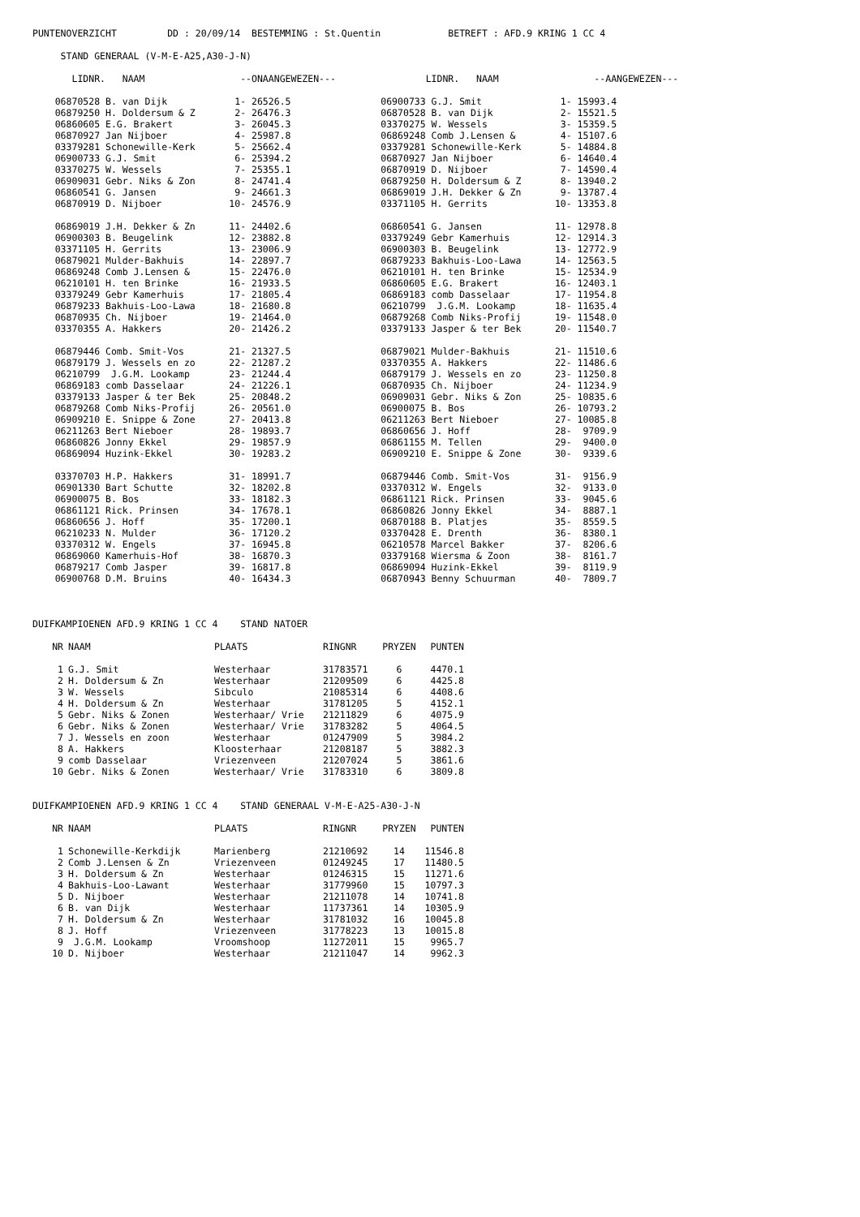PUNTENOVERZICHT         DD : 20/09/14  BESTEMMING : St.Quentin            BETREFT : AFD.9 KRING 1 CC 4

     STAND GENERAAL (V-M-E-A25,A30-J-N)

       LIDNR.   NAAM                 --ONAANGEWEZEN---                LIDNR.   NAAM                 --AANGEWEZEN---

    06870528 B. van Dijk            1- 26526.5                06900733 G.J. Smit              1- 15993.4
    06879250 H. Doldersum & Z       2- 26476.3                06870528 B. van Dijk            2- 15521.5
    06860605 E.G. Brakert           3- 26045.3                03370275 W. Wessels             3- 15359.5
    06870927 Jan Nijboer            4- 25987.8                06869248 Comb J.Lensen &        4- 15107.6
    03379281 Schonewille-Kerk       5- 25662.4                03379281 Schonewille-Kerk       5- 14884.8
    06900733 G.J. Smit              6- 25394.2                06870927 Jan Nijboer            6- 14640.4
    03370275 W. Wessels             7- 25355.1                06870919 D. Nijboer             7- 14590.4
    06909031 Gebr. Niks & Zon       8- 24741.4                06879250 H. Doldersum & Z       8- 13940.2
    06860541 G. Jansen              9- 24661.3                06869019 J.H. Dekker & Zn       9- 13787.4
    06870919 D. Nijboer            10- 24576.9                03371105 H. Gerrits            10- 13353.8

    06869019 J.H. Dekker & Zn      11- 24402.6                06860541 G. Jansen             11- 12978.8
    06900303 B. Beugelink          12- 23882.8                03379249 Gebr Kamerhuis        12- 12914.3
    03371105 H. Gerrits            13- 23006.9                06900303 B. Beugelink          13- 12772.9
    06879021 Mulder-Bakhuis        14- 22897.7                06879233 Bakhuis-Loo-Lawa      14- 12563.5
    06869248 Comb J.Lensen &       15- 22476.0                06210101 H. ten Brinke         15- 12534.9
    06210101 H. ten Brinke         16- 21933.5                06860605 E.G. Brakert          16- 12403.1
    03379249 Gebr Kamerhuis        17- 21805.4                06869183 comb Dasselaar        17- 11954.8
    06879233 Bakhuis-Loo-Lawa      18- 21680.8                06210799  J.G.M. Lookamp       18- 11635.4
    06870935 Ch. Nijboer           19- 21464.0                06879268 Comb Niks-Profij      19- 11548.0
    03370355 A. Hakkers            20- 21426.2                03379133 Jasper & ter Bek      20- 11540.7

    06879446 Comb. Smit-Vos        21- 21327.5                06879021 Mulder-Bakhuis        21- 11510.6
    06879179 J. Wessels en zo      22- 21287.2                03370355 A. Hakkers            22- 11486.6
    06210799  J.G.M. Lookamp       23- 21244.4                06879179 J. Wessels en zo      23- 11250.8
    06869183 comb Dasselaar        24- 21226.1                06870935 Ch. Nijboer           24- 11234.9
    03379133 Jasper & ter Bek      25- 20848.2                06909031 Gebr. Niks & Zon      25- 10835.6
    06879268 Comb Niks-Profij      26- 20561.0                06900075 B. Bos                26- 10793.2
    06909210 E. Snippe & Zone      27- 20413.8                06211263 Bert Nieboer          27- 10085.8
    06211263 Bert Nieboer          28- 19893.7                06860656 J. Hoff               28-  9709.9
    06860826 Jonny Ekkel           29- 19857.9                06861155 M. Tellen             29-  9400.0
    06869094 Huzink-Ekkel          30- 19283.2                06909210 E. Snippe & Zone      30-  9339.6

    03370703 H.P. Hakkers          31- 18991.7                06879446 Comb. Smit-Vos        31-  9156.9
    06901330 Bart Schutte          32- 18202.8                03370312 W. Engels             32-  9133.0
    06900075 B. Bos                33- 18182.3                06861121 Rick. Prinsen         33-  9045.6
    06861121 Rick. Prinsen         34- 17678.1                06860826 Jonny Ekkel           34-  8887.1
    06860656 J. Hoff               35- 17200.1                06870188 B. Platjes            35-  8559.5
    06210233 N. Mulder             36- 17120.2                03370428 E. Drenth             36-  8380.1
    03370312 W. Engels             37- 16945.8                06210578 Marcel Bakker         37-  8206.6
    06869060 Kamerhuis-Hof         38- 16870.3                03379168 Wiersma & Zoon        38-  8161.7
    06879217 Comb Jasper           39- 16817.8                06869094 Huzink-Ekkel          39-  8119.9
    06900768 D.M. Bruins           40- 16434.3                06870943 Benny Schuurman       40-  7809.7



DUIFKAMPIOENEN AFD.9 KRING 1 CC 4    STAND NATOER
| NR | NAAM | PLAATS | RINGNR | PRYZEN | PUNTEN |
| --- | --- | --- | --- | --- | --- |
| 1 | G.J. Smit | Westerhaar | 31783571 | 6 | 4470.1 |
| 2 | H. Doldersum & Zn | Westerhaar | 21209509 | 6 | 4425.8 |
| 3 | W. Wessels | Sibculo | 21085314 | 6 | 4408.6 |
| 4 | H. Doldersum & Zn | Westerhaar | 31781205 | 5 | 4152.1 |
| 5 | Gebr. Niks & Zonen | Westerhaar/ Vrie | 21211829 | 6 | 4075.9 |
| 6 | Gebr. Niks & Zonen | Westerhaar/ Vrie | 31783282 | 5 | 4064.5 |
| 7 | J. Wessels en zoon | Westerhaar | 01247909 | 5 | 3984.2 |
| 8 | A. Hakkers | Kloosterhaar | 21208187 | 5 | 3882.3 |
| 9 | comb Dasselaar | Vriezenveen | 21207024 | 5 | 3861.6 |
| 10 | Gebr. Niks & Zonen | Westerhaar/ Vrie | 31783310 | 6 | 3809.8 |
DUIFKAMPIOENEN AFD.9 KRING 1 CC 4    STAND GENERAAL V-M-E-A25-A30-J-N
| NR | NAAM | PLAATS | RINGNR | PRYZEN | PUNTEN |
| --- | --- | --- | --- | --- | --- |
| 1 | Schonewille-Kerkdijk | Marienberg | 21210692 | 14 | 11546.8 |
| 2 | Comb J.Lensen & Zn | Vriezenveen | 01249245 | 17 | 11480.5 |
| 3 | H. Doldersum & Zn | Westerhaar | 01246315 | 15 | 11271.6 |
| 4 | Bakhuis-Loo-Lawant | Westerhaar | 31779960 | 15 | 10797.3 |
| 5 | D. Nijboer | Westerhaar | 21211078 | 14 | 10741.8 |
| 6 | B. van Dijk | Westerhaar | 11737361 | 14 | 10305.9 |
| 7 | H. Doldersum & Zn | Westerhaar | 31781032 | 16 | 10045.8 |
| 8 | J. Hoff | Vriezenveen | 31778223 | 13 | 10015.8 |
| 9 | J.G.M. Lookamp | Vroomshoop | 11272011 | 15 | 9965.7 |
| 10 | D. Nijboer | Westerhaar | 21211047 | 14 | 9962.3 |